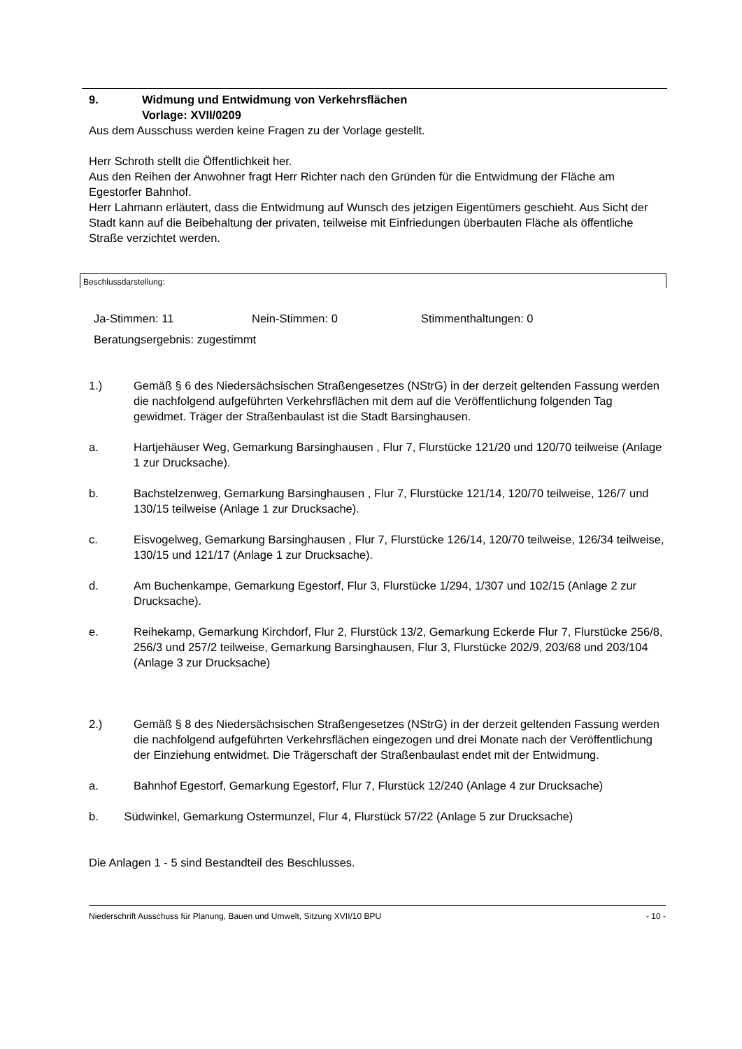9. Widmung und Entwidmung von Verkehrsflächen
Vorlage: XVII/0209
Aus dem Ausschuss werden keine Fragen zu der Vorlage gestellt.
Herr Schroth stellt die Öffentlichkeit her.
Aus den Reihen der Anwohner fragt Herr Richter nach den Gründen für die Entwidmung der Fläche am Egestorfer Bahnhof.
Herr Lahmann erläutert, dass die Entwidmung auf Wunsch des jetzigen Eigentümers geschieht. Aus Sicht der Stadt kann auf die Beibehaltung der privaten, teilweise mit Einfriedungen überbauten Fläche als öffentliche Straße verzichtet werden.
Beschlussdarstellung:
Ja-Stimmen: 11 Nein-Stimmen: 0 Stimmenthaltungen: 0
Beratungsergebnis: zugestimmt
1.) Gemäß § 6 des Niedersächsischen Straßengesetzes (NStrG) in der derzeit geltenden Fassung werden die nachfolgend aufgeführten Verkehrsflächen mit dem auf die Veröffentlichung folgenden Tag gewidmet. Träger der Straßenbaulast ist die Stadt Barsinghausen.
a. Hartjehäuser Weg, Gemarkung Barsinghausen , Flur 7, Flurstücke 121/20 und 120/70 teilweise (Anlage 1 zur Drucksache).
b. Bachstelzenweg, Gemarkung Barsinghausen , Flur 7, Flurstücke 121/14, 120/70 teilweise, 126/7 und 130/15 teilweise (Anlage 1 zur Drucksache).
c. Eisvogelweg, Gemarkung Barsinghausen , Flur 7, Flurstücke 126/14, 120/70 teilweise, 126/34 teilweise, 130/15 und 121/17 (Anlage 1 zur Drucksache).
d. Am Buchenkampe, Gemarkung Egestorf, Flur 3, Flurstücke 1/294, 1/307 und 102/15 (Anlage 2 zur Drucksache).
e. Reihekamp, Gemarkung Kirchdorf, Flur 2, Flurstück 13/2, Gemarkung Eckerde Flur 7, Flurstücke 256/8, 256/3 und 257/2 teilweise, Gemarkung Barsinghausen, Flur 3, Flurstücke 202/9, 203/68 und 203/104 (Anlage 3 zur Drucksache)
2.) Gemäß § 8 des Niedersächsischen Straßengesetzes (NStrG) in der derzeit geltenden Fassung werden die nachfolgend aufgeführten Verkehrsflächen eingezogen und drei Monate nach der Veröffentlichung der Einziehung entwidmet. Die Trägerschaft der Straßenbaulast endet mit der Entwidmung.
a. Bahnhof Egestorf, Gemarkung Egestorf, Flur 7, Flurstück 12/240 (Anlage 4 zur Drucksache)
b. Südwinkel, Gemarkung Ostermunzel, Flur 4, Flurstück 57/22 (Anlage 5 zur Drucksache)
Die Anlagen 1 - 5 sind Bestandteil des Beschlusses.
Niederschrift Ausschuss für Planung, Bauen und Umwelt, Sitzung XVII/10 BPU - 10 -